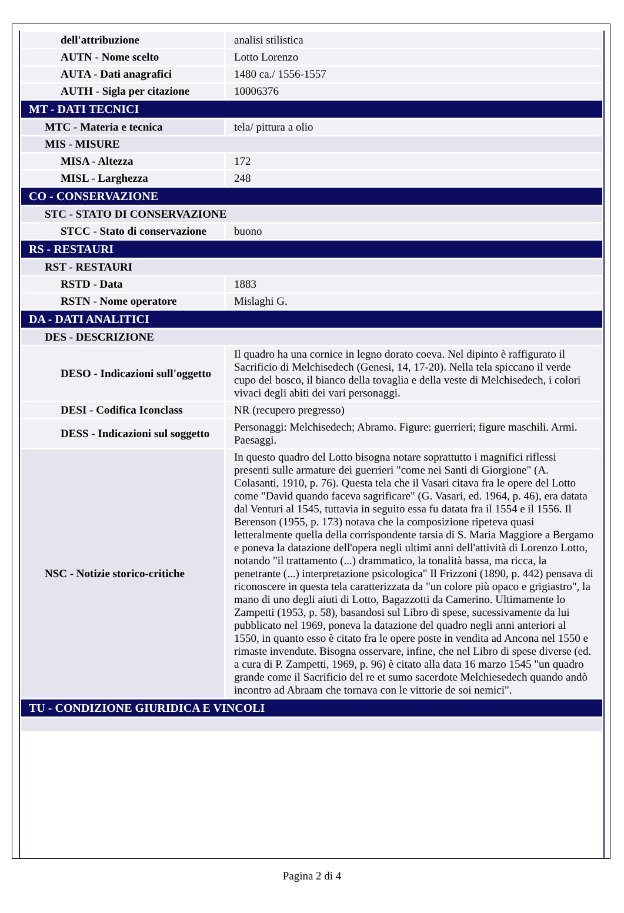| dell'attribuzione | analisi stilistica |
| AUTN - Nome scelto | Lotto Lorenzo |
| AUTA - Dati anagrafici | 1480 ca./ 1556-1557 |
| AUTH - Sigla per citazione | 10006376 |
| MT - DATI TECNICI | |
| MTC - Materia e tecnica | tela/ pittura a olio |
| MIS - MISURE | |
| MISA - Altezza | 172 |
| MISL - Larghezza | 248 |
| CO - CONSERVAZIONE | |
| STC - STATO DI CONSERVAZIONE | |
| STCC - Stato di conservazione | buono |
| RS - RESTAURI | |
| RST - RESTAURI | |
| RSTD - Data | 1883 |
| RSTN - Nome operatore | Mislaghi G. |
| DA - DATI ANALITICI | |
| DES - DESCRIZIONE | |
| DESO - Indicazioni sull'oggetto | Il quadro ha una cornice in legno dorato coeva. Nel dipinto è raffigurato il Sacrificio di Melchisedech (Genesi, 14, 17-20). Nella tela spiccano il verde cupo del bosco, il bianco della tovaglia e della veste di Melchisedech, i colori vivaci degli abiti dei vari personaggi. |
| DESI - Codifica Iconclass | NR (recupero pregresso) |
| DESS - Indicazioni sul soggetto | Personaggi: Melchisedech; Abramo. Figure: guerrieri; figure maschili. Armi. Paesaggi. |
| NSC - Notizie storico-critiche | In questo quadro del Lotto bisogna notare soprattutto i magnifici riflessi presenti sulle armature dei guerrieri "come nei Santi di Giorgione" (A. Colasanti, 1910, p. 76). Questa tela che il Vasari citava fra le opere del Lotto come "David quando faceva sagrificare" (G. Vasari, ed. 1964, p. 46), era datata dal Venturi al 1545, tuttavia in seguito essa fu datata fra il 1554 e il 1556. Il Berenson (1955, p. 173) notava che la composizione ripeteva quasi letteralmente quella della corrispondente tarsia di S. Maria Maggiore a Bergamo e poneva la datazione dell'opera negli ultimi anni dell'attività di Lorenzo Lotto, notando "il trattamento (...) drammatico, la tonalità bassa, ma ricca, la penetrante (...) interpretazione psicologica" Il Frizzoni (1890, p. 442) pensava di riconoscere in questa tela caratterizzata da "un colore più opaco e grigiastro", la mano di uno degli aiuti di Lotto, Bagazzotti da Camerino. Ultimamente lo Zampetti (1953, p. 58), basandosi sul Libro di spese, sucessivamente da lui pubblicato nel 1969, poneva la datazione del quadro negli anni anteriori al 1550, in quanto esso è citato fra le opere poste in vendita ad Ancona nel 1550 e rimaste invendute. Bisogna osservare, infine, che nel Libro di spese diverse (ed. a cura di P. Zampetti, 1969, p. 96) è citato alla data 16 marzo 1545 "un quadro grande come il Sacrificio del re et sumo sacerdote Melchiesedech quando andò incontro ad Abraam che tornava con le vittorie de soi nemici". |
| TU - CONDIZIONE GIURIDICA E VINCOLI | |
Pagina 2 di 4